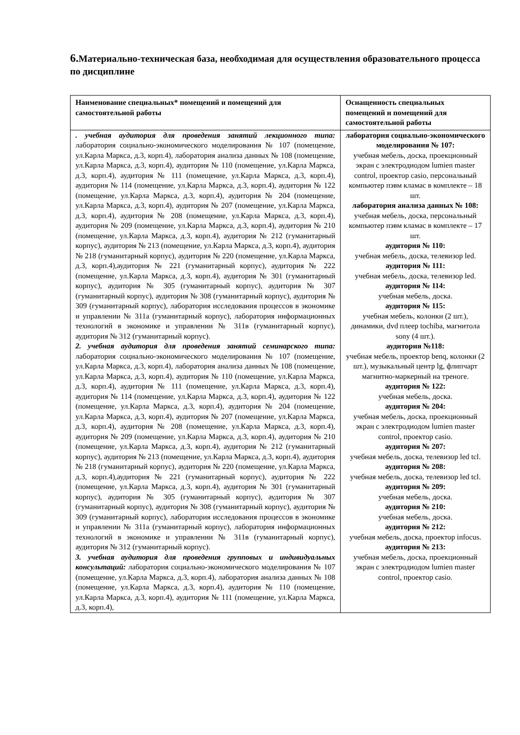6. Материально-техническая база, необходимая для осуществления образовательного процесса по дисциплине
| Наименование специальных* помещений и помещений для самостоятельной работы | Оснащенность специальных помещений и помещений для самостоятельной работы |
| --- | --- |
| . учебная аудитория для проведения занятий лекционного типа: лаборатория социально-экономического моделирования № 107 (помещение, ул.Карла Маркса, д.3, корп.4), лаборатория анализа данных № 108 (помещение, ул.Карла Маркса, д.3, корп.4), аудитория № 110 (помещение, ул.Карла Маркса, д.3, корп.4), аудитория № 111 (помещение, ул.Карла Маркса, д.3, корп.4), аудитория № 114 (помещение, ул.Карла Маркса, д.3, корп.4), аудитория № 122 (помещение, ул.Карла Маркса, д.3, корп.4), аудитория № 204 (помещение, ул.Карла Маркса, д.3, корп.4), аудитория № 207 (помещение, ул.Карла Маркса, д.3, корп.4), аудитория № 208 (помещение, ул.Карла Маркса, д.3, корп.4), аудитория № 209 (помещение, ул.Карла Маркса, д.3, корп.4), аудитория № 210 (помещение, ул.Карла Маркса, д.3, корп.4), аудитория № 212 (гуманитарный корпус), аудитория № 213 (помещение, ул.Карла Маркса, д.3, корп.4), аудитория № 218 (гуманитарный корпус), аудитория № 220 (помещение, ул.Карла Маркса, д.3, корп.4),аудитория № 221 (гуманитарный корпус), аудитория № 222 (помещение, ул.Карла Маркса, д.3, корп.4), аудитория № 301 (гуманитарный корпус), аудитория № 305 (гуманитарный корпус), аудитория № 307 (гуманитарный корпус), аудитория № 308 (гуманитарный корпус), аудитория № 309 (гуманитарный корпус), лаборатория исследования процессов в экономике и управлении № 311а (гуманитарный корпус), лаборатория информационных технологий в экономике и управлении № 311в (гуманитарный корпус), аудитория № 312 (гуманитарный корпус). 2. учебная аудитория для проведения занятий семинарского типа: лаборатория социально-экономического моделирования № 107 (помещение, ул.Карла Маркса, д.3, корп.4), лаборатория анализа данных № 108 (помещение, ул.Карла Маркса, д.3, корп.4), аудитория № 110 (помещение, ул.Карла Маркса, д.3, корп.4), аудитория № 111 (помещение, ул.Карла Маркса, д.3, корп.4), аудитория № 114 (помещение, ул.Карла Маркса, д.3, корп.4), аудитория № 122 (помещение, ул.Карла Маркса, д.3, корп.4), аудитория № 204 (помещение, ул.Карла Маркса, д.3, корп.4), аудитория № 207 (помещение, ул.Карла Маркса, д.3, корп.4), аудитория № 208 (помещение, ул.Карла Маркса, д.3, корп.4), аудитория № 209 (помещение, ул.Карла Маркса, д.3, корп.4), аудитория № 210 (помещение, ул.Карла Маркса, д.3, корп.4), аудитория № 212 (гуманитарный корпус), аудитория № 213 (помещение, ул.Карла Маркса, д.3, корп.4), аудитория № 218 (гуманитарный корпус), аудитория № 220 (помещение, ул.Карла Маркса, д.3, корп.4),аудитория № 221 (гуманитарный корпус), аудитория № 222 (помещение, ул.Карла Маркса, д.3, корп.4), аудитория № 301 (гуманитарный корпус), аудитория № 305 (гуманитарный корпус), аудитория № 307 (гуманитарный корпус), аудитория № 308 (гуманитарный корпус), аудитория № 309 (гуманитарный корпус), лаборатория исследования процессов в экономике и управлении № 311а (гуманитарный корпус), лаборатория информационных технологий в экономике и управлении № 311в (гуманитарный корпус), аудитория № 312 (гуманитарный корпус). 3. учебная аудитория для проведения групповых и индивидуальных консультаций: лаборатория социально-экономического моделирования № 107 (помещение, ул.Карла Маркса, д.3, корп.4), лаборатория анализа данных № 108 (помещение, ул.Карла Маркса, д.3, корп.4), аудитория № 110 (помещение, ул.Карла Маркса, д.3, корп.4), аудитория № 111 (помещение, ул.Карла Маркса, д.3, корп.4), | лаборатория социально-экономического моделирования № 107: учебная мебель, доска, проекционный экран с электродиодом lumien master control, проектор casio, персональный компьютер пэвм кламас в комплекте – 18 шт. лаборатория анализа данных № 108: учебная мебель, доска, персональный компьютер пэвм кламас в комплекте – 17 шт. аудитория № 110: учебная мебель, доска, телевизор led. аудитория № 111: учебная мебель, доска, телевизор led. аудитория № 114: учебная мебель, доска. аудитория № 115: учебная мебель, колонки (2 шт.), динамики, dvd плеер tochiba, магнитола sony (4 шт.). аудитория №118: учебная мебель, проектор benq, колонки (2 шт.), музыкальный центр lg, флипчарт магнитно-маркерный на треноге. аудитория № 122: учебная мебель, доска. аудитория № 204: учебная мебель, доска, проекционный экран с электродиодом lumien master control, проектор casio. аудитория № 207: учебная мебель, доска, телевизор led tcl. аудитория № 208: учебная мебель, доска, телевизор led tcl. аудитория № 209: учебная мебель, доска. аудитория № 210: учебная мебель, доска. аудитория № 212: учебная мебель, доска, проектор infocus. аудитория № 213: учебная мебель, доска, проекционный экран с электродиодом lumien master control, проектор casio. |